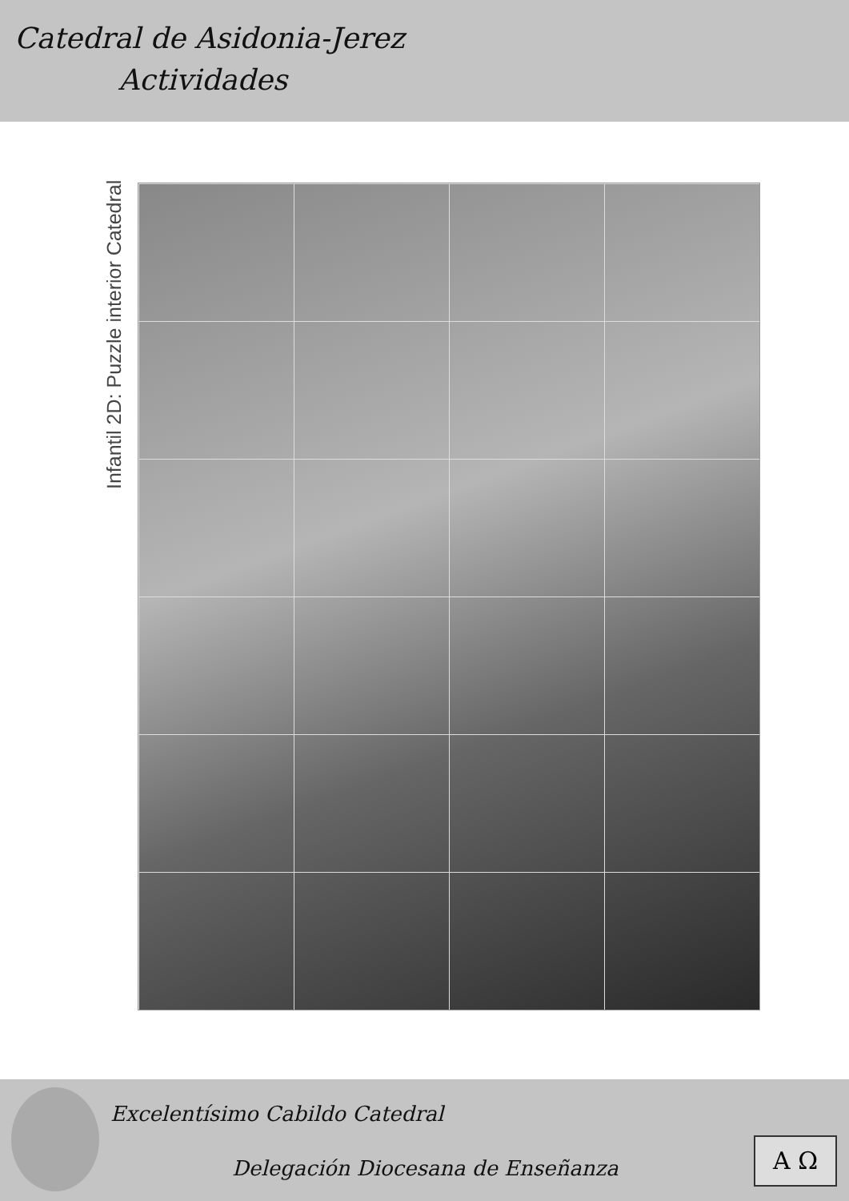Catedral de Asidonia-Jerez
Actividades
Infantil 2D: Puzzle interior Catedral
Excelentísimo Cabildo Catedral
Delegación Diocesana de Enseñanza
A Ω